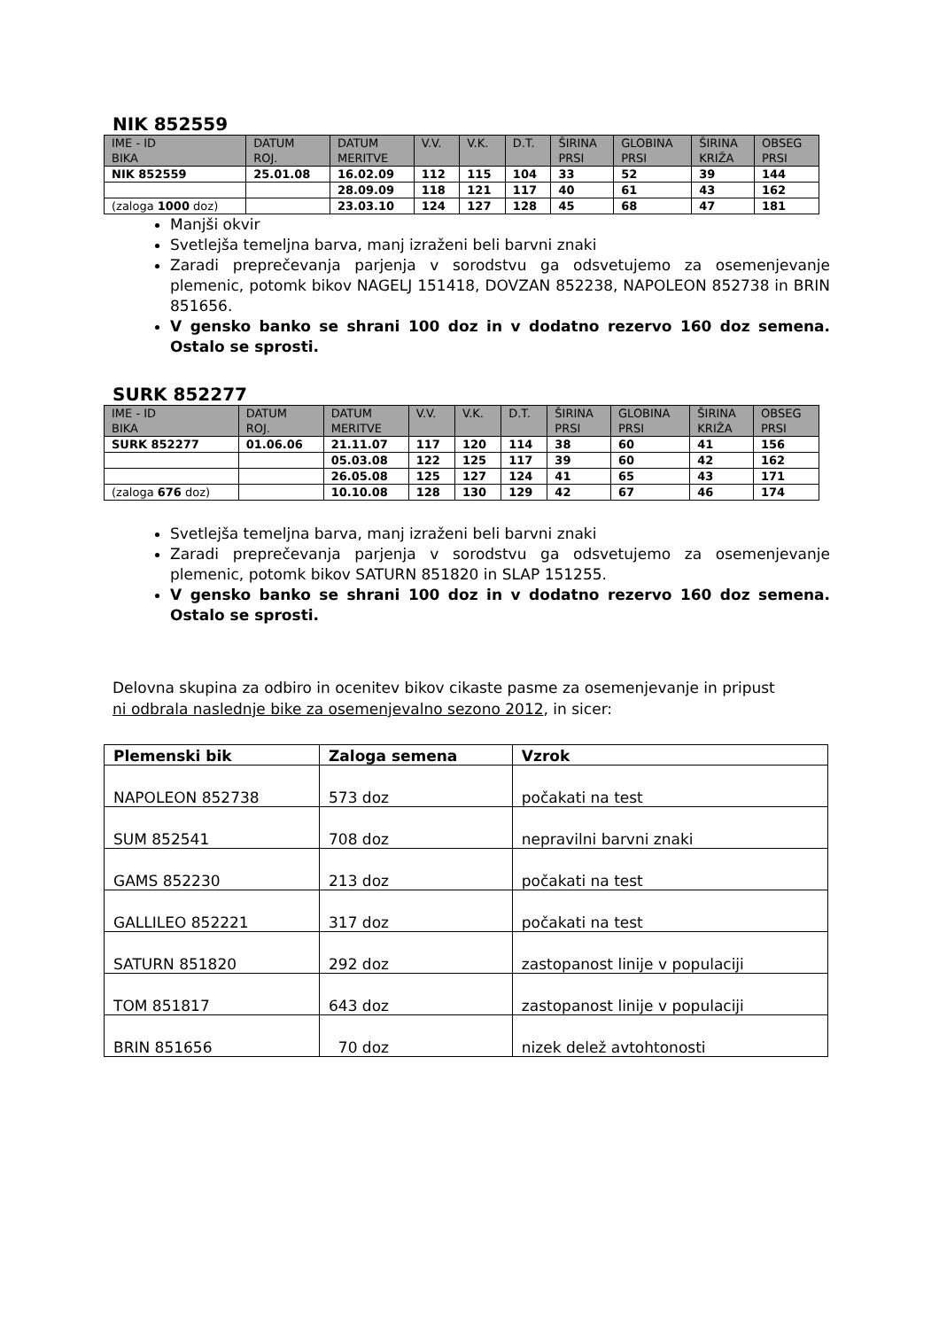NIK 852559
| IME - ID BIKA | DATUM ROJ. | DATUM MERITVE | V.V. | V.K. | D.T. | ŠIRINA PRSI | GLOBINA PRSI | ŠIRINA KRIŽA | OBSEG PRSI |
| --- | --- | --- | --- | --- | --- | --- | --- | --- | --- |
| NIK 852559 | 25.01.08 | 16.02.09 | 112 | 115 | 104 | 33 | 52 | 39 | 144 |
| | | 28.09.09 | 118 | 121 | 117 | 40 | 61 | 43 | 162 |
| (zaloga 1000 doz) | | 23.03.10 | 124 | 127 | 128 | 45 | 68 | 47 | 181 |
Manjši okvir
Svetlejša temeljna barva, manj izraženi beli barvni znaki
Zaradi preprečevanja parjenja v sorodstvu ga odsvetujemo za osemenjevanje plemenic, potomk bikov NAGELJ 151418, DOVZAN 852238, NAPOLEON 852738 in BRIN 851656.
V gensko banko se shrani 100 doz in v dodatno rezervo 160 doz semena. Ostalo se sprosti.
SURK 852277
| IME - ID BIKA | DATUM ROJ. | DATUM MERITVE | V.V. | V.K. | D.T. | ŠIRINA PRSI | GLOBINA PRSI | ŠIRINA KRIŽA | OBSEG PRSI |
| --- | --- | --- | --- | --- | --- | --- | --- | --- | --- |
| SURK 852277 | 01.06.06 | 21.11.07 | 117 | 120 | 114 | 38 | 60 | 41 | 156 |
| | | 05.03.08 | 122 | 125 | 117 | 39 | 60 | 42 | 162 |
| | | 26.05.08 | 125 | 127 | 124 | 41 | 65 | 43 | 171 |
| (zaloga 676 doz) | | 10.10.08 | 128 | 130 | 129 | 42 | 67 | 46 | 174 |
Svetlejša temeljna barva, manj izraženi beli barvni znaki
Zaradi preprečevanja parjenja v sorodstvu ga odsvetujemo za osemenjevanje plemenic, potomk bikov SATURN 851820 in SLAP 151255.
V gensko banko se shrani 100 doz in v dodatno rezervo 160 doz semena. Ostalo se sprosti.
Delovna skupina za odbiro in ocenitev bikov cikaste pasme za osemenjevanje in pripust
ni odbrala naslednje bike za osemenjevalno sezono 2012, in sicer:
| Plemenski bik | Zaloga semena | Vzrok |
| --- | --- | --- |
| NAPOLEON 852738 | 573 doz | počakati na test |
| SUM 852541 | 708 doz | nepravilni barvni znaki |
| GAMS 852230 | 213 doz | počakati na test |
| GALLILEO 852221 | 317 doz | počakati na test |
| SATURN 851820 | 292 doz | zastopanost linije v populaciji |
| TOM 851817 | 643 doz | zastopanost linije v populaciji |
| BRIN 851656 | 70 doz | nizek delež avtohtonosti |